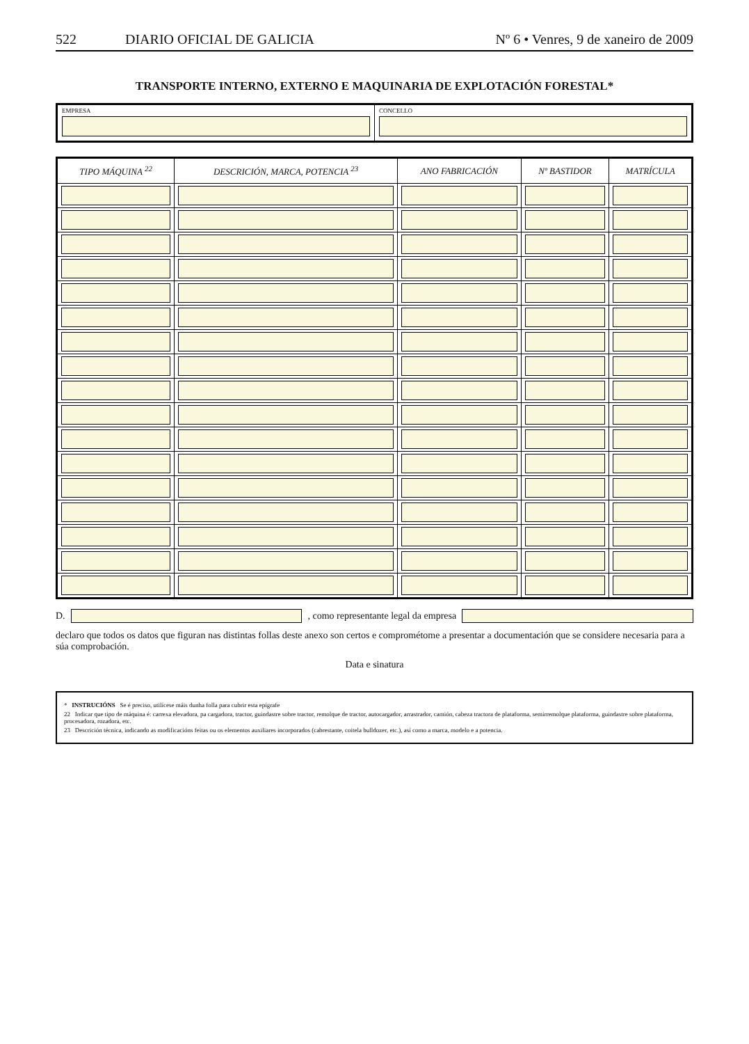522 DIARIO OFICIAL DE GALICIA Nº 6 • Venres, 9 de xaneiro de 2009
TRANSPORTE INTERNO, EXTERNO E MAQUINARIA DE EXPLOTACIÓN FORESTAL*
EMPRESA CONCELLO
| TIPO MÁQUINA <sup>22</sup> | DESCRICIÓN, MARCA, POTENCIA <sup>23</sup> | ANO FABRICACIÓN | Nº BASTIDOR | MATRÍCULA |
| --- | --- | --- | --- | --- |
D.
, como representante legal da empresa
declaro que todos os datos que figuran nas distintas follas deste anexo son certos e comprométome a presentar a documentación que se considere necesaria para a súa comprobación.
Data e sinatura
* INSTRUCIÓNS Se é preciso, utilícese máis dunha folla para cubrir esta epígrafe
22 Indicar que tipo de máquina é: carrexa elevadora, pa cargadora, tractor, guindastre sobre tractor, remolque de tractor, autocargador, arrastrador, camión, cabeza tractora de plataforma, semirremolque plataforma, guindastre sobre plataforma, procesadora, rozadora, etc.
23 Descrición técnica, indicando as modificacións feitas ou os elementos auxiliares incorporados (cabrestante, coitela bulldozer, etc.), así como a marca, modelo e a potencia.